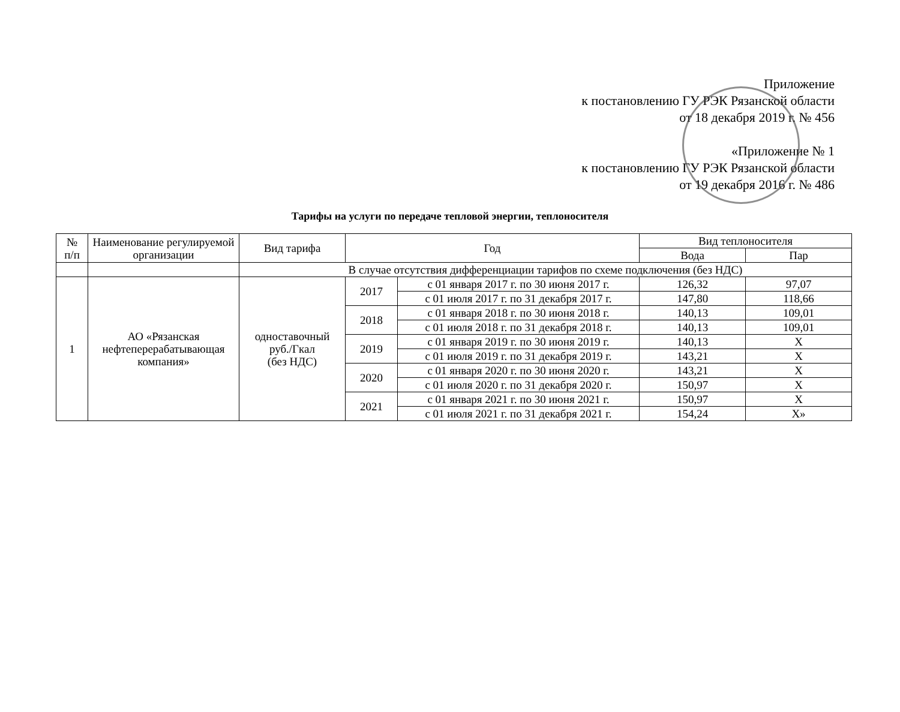Приложение
к постановлению ГУ РЭК Рязанской области
от 18 декабря 2019 г. № 456
«Приложение № 1
к постановлению ГУ РЭК Рязанской области
от 19 декабря 2016 г. № 486
Тарифы на услуги по передаче тепловой энергии, теплоносителя
| № п/п | Наименование регулируемой организации | Вид тарифа | Год | | Вид теплоносителя | |
| --- | --- | --- | --- | --- | --- | --- |
| | | | | | Вода | Пар |
| | | В случае отсутствия дифференциации тарифов по схеме подключения (без НДС) | | | | |
| 1 | АО «Рязанская нефтеперерабатывающая компания» | одноставочный руб./Гкал (без НДС) | 2017 | с 01 января 2017 г. по 30 июня 2017 г. | 126,32 | 97,07 |
| | | | | с 01 июля 2017 г. по 31 декабря 2017 г. | 147,80 | 118,66 |
| | | | 2018 | с 01 января 2018 г. по 30 июня 2018 г. | 140,13 | 109,01 |
| | | | | с 01 июля 2018 г. по 31 декабря 2018 г. | 140,13 | 109,01 |
| | | | 2019 | с 01 января 2019 г. по 30 июня 2019 г. | 140,13 | Х |
| | | | | с 01 июля 2019 г. по 31 декабря 2019 г. | 143,21 | Х |
| | | | 2020 | с 01 января 2020 г. по 30 июня 2020 г. | 143,21 | Х |
| | | | | с 01 июля 2020 г. по 31 декабря 2020 г. | 150,97 | Х |
| | | | 2021 | с 01 января 2021 г. по 30 июня 2021 г. | 150,97 | Х |
| | | | | с 01 июля 2021 г. по 31 декабря 2021 г. | 154,24 | Х» |